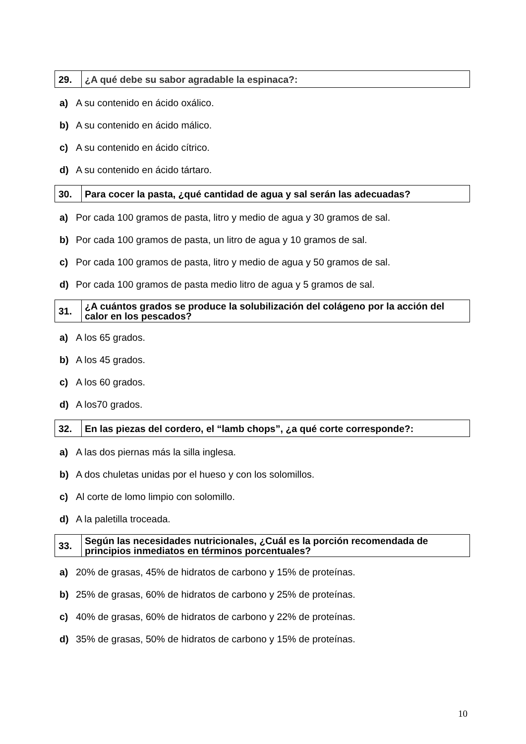| 29. | ¿A qué debe su sabor agradable la espinaca?: |
a) A su contenido en ácido oxálico.
b) A su contenido en ácido málico.
c) A su contenido en ácido cítrico.
d) A su contenido en ácido tártaro.
| 30. | Para cocer la pasta, ¿qué cantidad de agua y sal serán las adecuadas? |
a) Por cada 100 gramos de pasta, litro y medio de agua y 30 gramos de sal.
b) Por cada 100 gramos de pasta, un litro de agua y 10 gramos de sal.
c) Por cada 100 gramos de pasta, litro y medio de agua y 50 gramos de sal.
d) Por cada 100 gramos de pasta medio litro de agua y 5 gramos de sal.
| 31. | ¿A cuántos grados se produce la solubilización del colágeno por la acción del calor en los pescados? |
a) A los 65 grados.
b) A los 45 grados.
c) A los 60 grados.
d) A los70 grados.
| 32. | En las piezas del cordero, el “lamb chops”, ¿a qué corte corresponde?: |
a) A las dos piernas más la silla inglesa.
b) A dos chuletas unidas por el hueso y con los solomillos.
c) Al corte de lomo limpio con solomillo.
d) A la paletilla troceada.
| 33. | Según las necesidades nutricionales, ¿Cuál es la porción recomendada de principios inmediatos en términos porcentuales? |
a) 20% de grasas, 45% de hidratos de carbono y 15% de proteínas.
b) 25% de grasas, 60% de hidratos de carbono y 25% de proteínas.
c) 40% de grasas, 60% de hidratos de carbono y 22% de proteínas.
d) 35% de grasas, 50% de hidratos de carbono y 15% de proteínas.
10